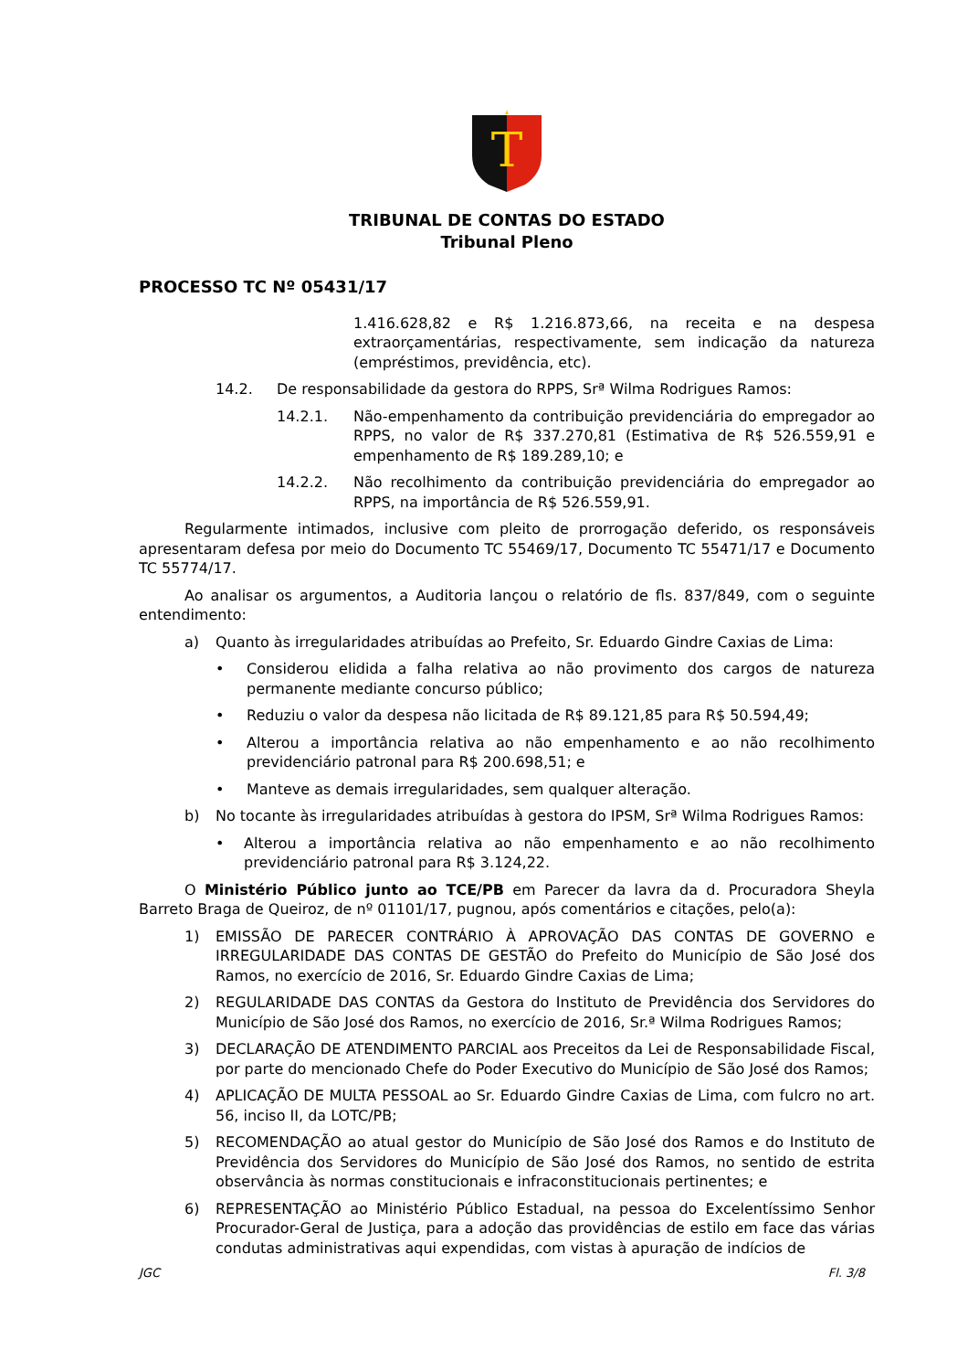T
TRIBUNAL DE CONTAS DO ESTADO
Tribunal Pleno
PROCESSO TC Nº 05431/17
1.416.628,82 e R$ 1.216.873,66, na receita e na despesa extraorçamentárias, respectivamente, sem indicação da natureza (empréstimos, previdência, etc).
14.2. De responsabilidade da gestora do RPPS, Srª Wilma Rodrigues Ramos:
14.2.1. Não-empenhamento da contribuição previdenciária do empregador ao RPPS, no valor de R$ 337.270,81 (Estimativa de R$ 526.559,91 e empenhamento de R$ 189.289,10; e
14.2.2. Não recolhimento da contribuição previdenciária do empregador ao RPPS, na importância de R$ 526.559,91.
Regularmente intimados, inclusive com pleito de prorrogação deferido, os responsáveis apresentaram defesa por meio do Documento TC 55469/17, Documento TC 55471/17 e Documento TC 55774/17.
Ao analisar os argumentos, a Auditoria lançou o relatório de fls. 837/849, com o seguinte entendimento:
a) Quanto às irregularidades atribuídas ao Prefeito, Sr. Eduardo Gindre Caxias de Lima:
• Considerou elidida a falha relativa ao não provimento dos cargos de natureza permanente mediante concurso público;
• Reduziu o valor da despesa não licitada de R$ 89.121,85 para R$ 50.594,49;
• Alterou a importância relativa ao não empenhamento e ao não recolhimento previdenciário patronal para R$ 200.698,51; e
• Manteve as demais irregularidades, sem qualquer alteração.
b) No tocante às irregularidades atribuídas à gestora do IPSM, Srª Wilma Rodrigues Ramos:
• Alterou a importância relativa ao não empenhamento e ao não recolhimento previdenciário patronal para R$ 3.124,22.
O Ministério Público junto ao TCE/PB em Parecer da lavra da d. Procuradora Sheyla Barreto Braga de Queiroz, de nº 01101/17, pugnou, após comentários e citações, pelo(a):
1) EMISSÃO DE PARECER CONTRÁRIO À APROVAÇÃO DAS CONTAS DE GOVERNO e IRREGULARIDADE DAS CONTAS DE GESTÃO do Prefeito do Município de São José dos Ramos, no exercício de 2016, Sr. Eduardo Gindre Caxias de Lima;
2) REGULARIDADE DAS CONTAS da Gestora do Instituto de Previdência dos Servidores do Município de São José dos Ramos, no exercício de 2016, Sr.ª Wilma Rodrigues Ramos;
3) DECLARAÇÃO DE ATENDIMENTO PARCIAL aos Preceitos da Lei de Responsabilidade Fiscal, por parte do mencionado Chefe do Poder Executivo do Município de São José dos Ramos;
4) APLICAÇÃO DE MULTA PESSOAL ao Sr. Eduardo Gindre Caxias de Lima, com fulcro no art. 56, inciso II, da LOTC/PB;
5) RECOMENDAÇÃO ao atual gestor do Município de São José dos Ramos e do Instituto de Previdência dos Servidores do Município de São José dos Ramos, no sentido de estrita observância às normas constitucionais e infraconstitucionais pertinentes; e
6) REPRESENTAÇÃO ao Ministério Público Estadual, na pessoa do Excelentíssimo Senhor Procurador-Geral de Justiça, para a adoção das providências de estilo em face das várias condutas administrativas aqui expendidas, com vistas à apuração de indícios de
JGC Fl. 3/8